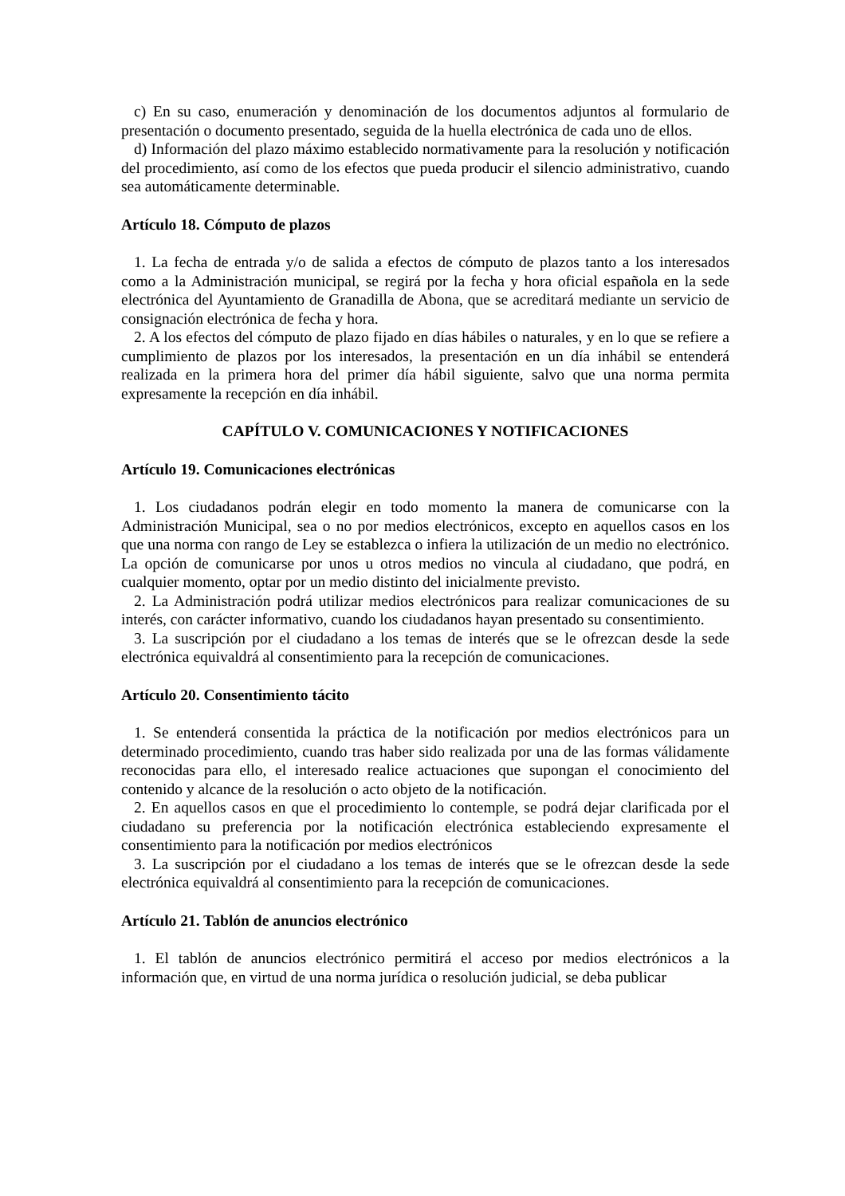c) En su caso, enumeración y denominación de los documentos adjuntos al formulario de presentación o documento presentado, seguida de la huella electrónica de cada uno de ellos.
d) Información del plazo máximo establecido normativamente para la resolución y notificación del procedimiento, así como de los efectos que pueda producir el silencio administrativo, cuando sea automáticamente determinable.
Artículo 18. Cómputo de plazos
1. La fecha de entrada y/o de salida a efectos de cómputo de plazos tanto a los interesados como a la Administración municipal, se regirá por la fecha y hora oficial española en la sede electrónica del Ayuntamiento de Granadilla de Abona, que se acreditará mediante un servicio de consignación electrónica de fecha y hora.
2. A los efectos del cómputo de plazo fijado en días hábiles o naturales, y en lo que se refiere a cumplimiento de plazos por los interesados, la presentación en un día inhábil se entenderá realizada en la primera hora del primer día hábil siguiente, salvo que una norma permita expresamente la recepción en día inhábil.
CAPÍTULO V. COMUNICACIONES Y NOTIFICACIONES
Artículo 19. Comunicaciones electrónicas
1. Los ciudadanos podrán elegir en todo momento la manera de comunicarse con la Administración Municipal, sea o no por medios electrónicos, excepto en aquellos casos en los que una norma con rango de Ley se establezca o infiera la utilización de un medio no electrónico. La opción de comunicarse por unos u otros medios no vincula al ciudadano, que podrá, en cualquier momento, optar por un medio distinto del inicialmente previsto.
2. La Administración podrá utilizar medios electrónicos para realizar comunicaciones de su interés, con carácter informativo, cuando los ciudadanos hayan presentado su consentimiento.
3. La suscripción por el ciudadano a los temas de interés que se le ofrezcan desde la sede electrónica equivaldrá al consentimiento para la recepción de comunicaciones.
Artículo 20. Consentimiento tácito
1. Se entenderá consentida la práctica de la notificación por medios electrónicos para un determinado procedimiento, cuando tras haber sido realizada por una de las formas válidamente reconocidas para ello, el interesado realice actuaciones que supongan el conocimiento del contenido y alcance de la resolución o acto objeto de la notificación.
2. En aquellos casos en que el procedimiento lo contemple, se podrá dejar clarificada por el ciudadano su preferencia por la notificación electrónica estableciendo expresamente el consentimiento para la notificación por medios electrónicos
3. La suscripción por el ciudadano a los temas de interés que se le ofrezcan desde la sede electrónica equivaldrá al consentimiento para la recepción de comunicaciones.
Artículo 21. Tablón de anuncios electrónico
1. El tablón de anuncios electrónico permitirá el acceso por medios electrónicos a la información que, en virtud de una norma jurídica o resolución judicial, se deba publicar